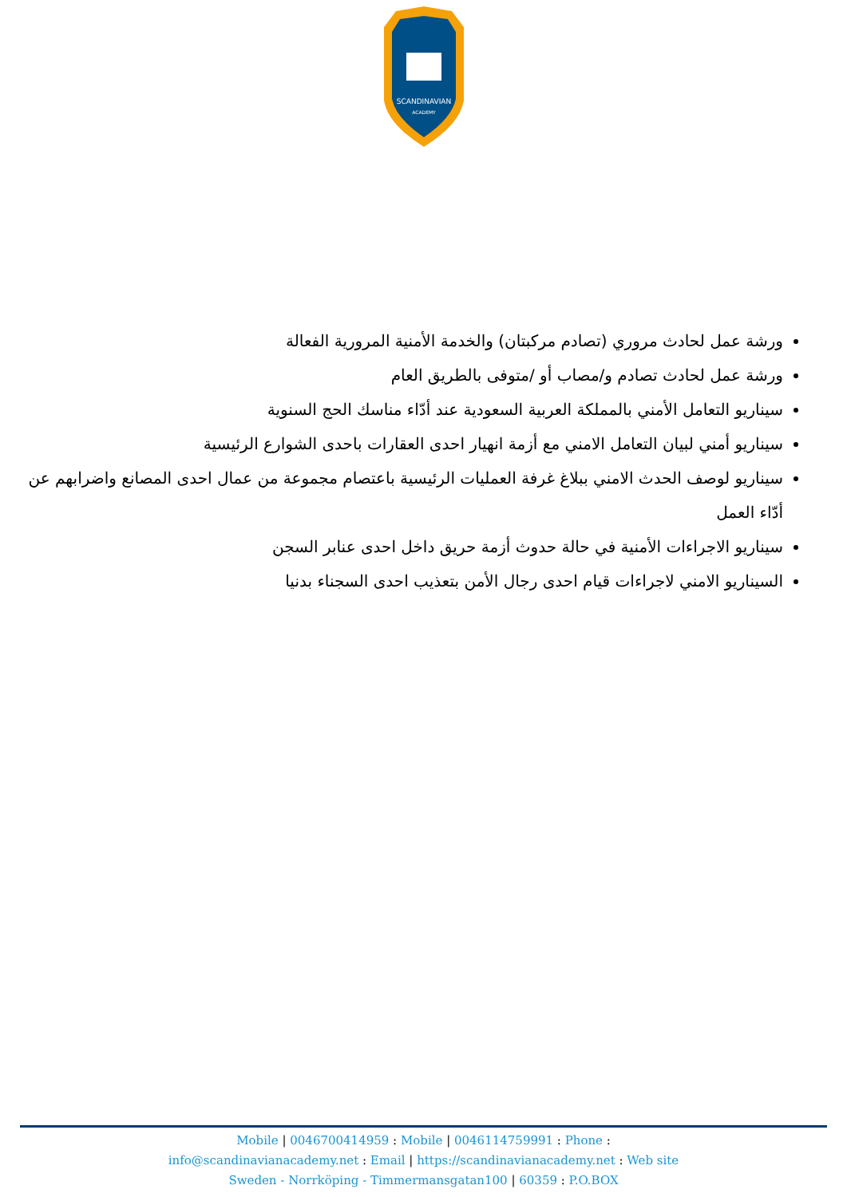SCANDINAVIAN
ACADEMY
ورشة عمل لحادث مروري (تصادم مركبتان) والخدمة الأمنية المرورية الفعالة
ورشة عمل لحادث تصادم و/مصاب أو /متوفى بالطريق العام
سيناريو التعامل الأمني بالمملكة العربية السعودية عند أدّاء مناسك الحج السنوية
سيناريو أمني لبيان التعامل الامني مع أزمة انهيار احدى العقارات باحدى الشوارع الرئيسية
سيناريو لوصف الحدث الامني ببلاغ غرفة العمليات الرئيسية باعتصام مجموعة من عمال احدى المصانع واضرابهم عن أدّاء العمل
سيناريو الاجراءات الأمنية في حالة حدوث أزمة حريق داخل احدى عنابر السجن
السيناريو الامني لاجراءات قيام احدى رجال الأمن بتعذيب احدى السجناء بدنيا
Mobile | 0046700414959 : Mobile | 0046114759991 : Phone :
info@scandinavianacademy.net : Email | https://scandinavianacademy.net : Web site
Sweden - Norrköping - Timmermansgatan100 | 60359 : P.O.BOX